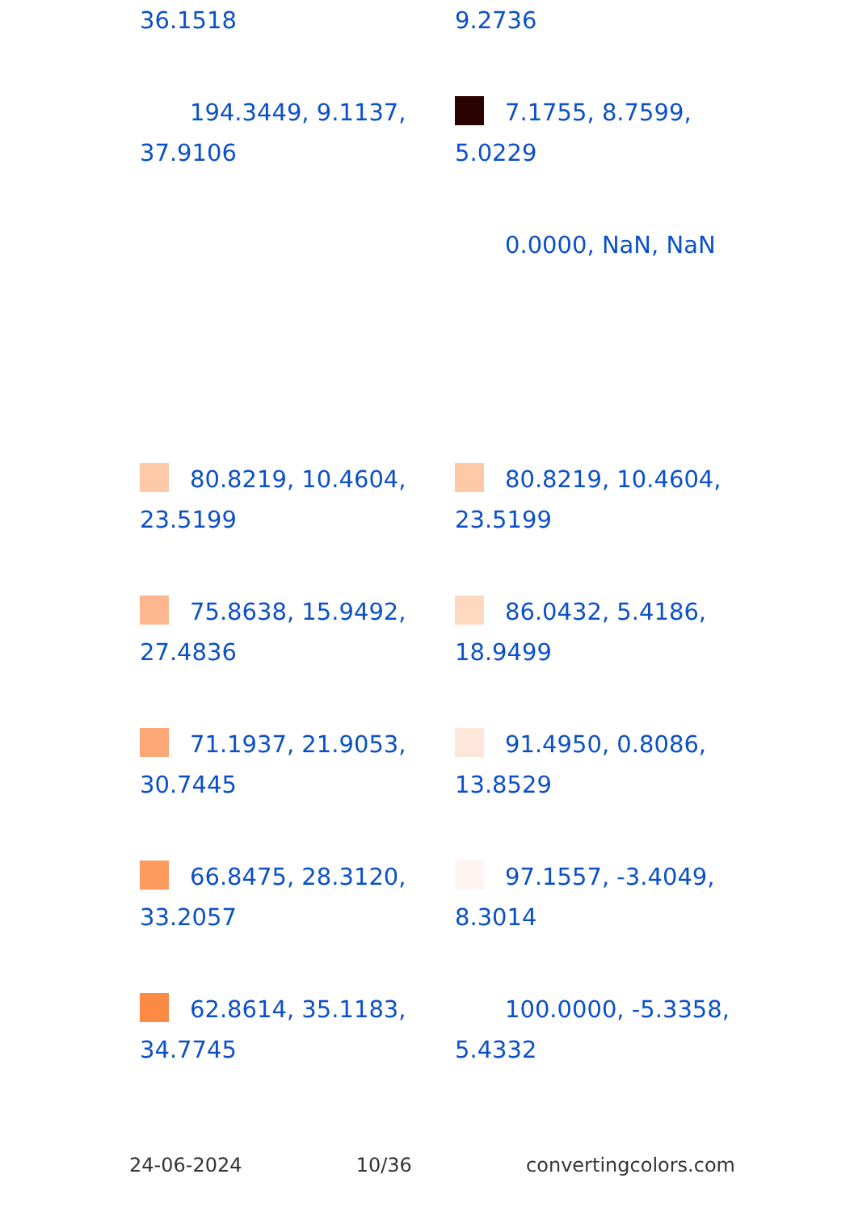36.1518 9.2736
194.3449, 9.1137, 37.9106
7.1755, 8.7599, 5.0229
0.0000, NaN, NaN
80.8219, 10.4604, 23.5199
80.8219, 10.4604, 23.5199
75.8638, 15.9492, 27.4836
86.0432, 5.4186, 18.9499
71.1937, 21.9053, 30.7445
91.4950, 0.8086, 13.8529
66.8475, 28.3120, 33.2057
97.1557, -3.4049, 8.3014
62.8614, 35.1183, 34.7745
100.0000, -5.3358, 5.4332
24-06-2024 10/36 convertingcolors.com